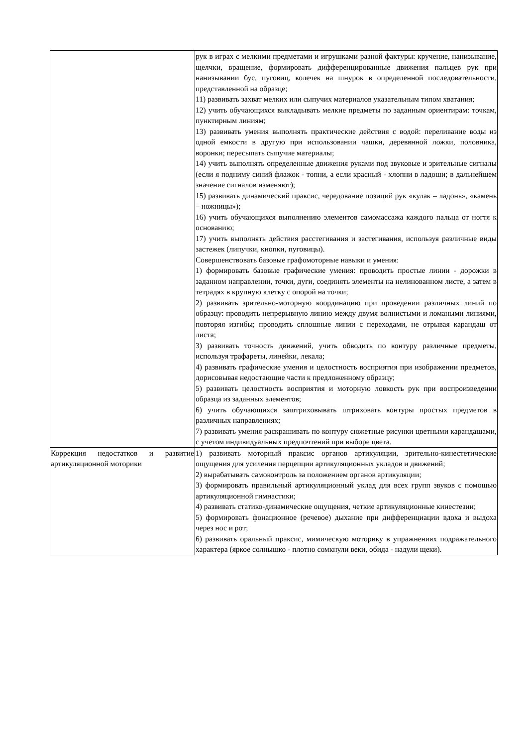| | рук в играх с мелкими предметами и игрушками разной фактуры: кручение, нанизывание, щелчки, вращение, формировать дифференцированные движения пальцев рук при нанизывании бус, пуговиц, колечек на шнурок в определенной последовательности, представленной на образце; 11) развивать захват мелких или сыпучих материалов указательным типом хватания; 12) учить обучающихся выкладывать мелкие предметы по заданным ориентирам: точкам, пунктирным линиям; 13) развивать умения выполнять практические действия с водой: переливание воды из одной емкости в другую при использовании чашки, деревянной ложки, половника, воронки; пересыпать сыпучие материалы; 14) учить выполнять определенные движения руками под звуковые и зрительные сигналы (если я подниму синий флажок - топни, а если красный - хлопни в ладоши; в дальнейшем значение сигналов изменяют); 15) развивать динамический праксис, чередование позиций рук «кулак – ладонь», «камень – ножницы»); 16) учить обучающихся выполнению элементов самомассажа каждого пальца от ногтя к основанию; 17) учить выполнять действия расстегивания и застегивания, используя различные виды застежек (липучки, кнопки, пуговицы). Совершенствовать базовые графомоторные навыки и умения: 1) формировать базовые графические умения: проводить простые линии - дорожки в заданном направлении, точки, дуги, соединять элементы на нелинованном листе, а затем в тетрадях в крупную клетку с опорой на точки; 2) развивать зрительно-моторную координацию при проведении различных линий по образцу: проводить непрерывную линию между двумя волнистыми и ломаными линиями, повторяя изгибы; проводить сплошные линии с переходами, не отрывая карандаш от листа; 3) развивать точность движений, учить обводить по контуру различные предметы, используя трафареты, линейки, лекала; 4) развивать графические умения и целостность восприятия при изображении предметов, дорисовывая недостающие части к предложенному образцу; 5) развивать целостность восприятия и моторную ловкость рук при воспроизведении образца из заданных элементов; 6) учить обучающихся заштриховывать штриховать контуры простых предметов в различных направлениях; 7) развивать умения раскрашивать по контуру сюжетные рисунки цветными карандашами, с учетом индивидуальных предпочтений при выборе цвета. |
| Коррекция недостатков и развитие артикуляционной моторики | 1) развивать моторный праксис органов артикуляции, зрительно-кинестетические ощущения для усиления перцепции артикуляционных укладов и движений; 2) вырабатывать самоконтроль за положением органов артикуляции; 3) формировать правильный артикуляционный уклад для всех групп звуков с помощью артикуляционной гимнастики; 4) развивать статико-динамические ощущения, четкие артикуляционные кинестезии; 5) формировать фонационное (речевое) дыхание при дифференциации вдоха и выдоха через нос и рот; 6) развивать оральный праксис, мимическую моторику в упражнениях подражательного характера (яркое солнышко - плотно сомкнули веки, обида - надули щеки). |